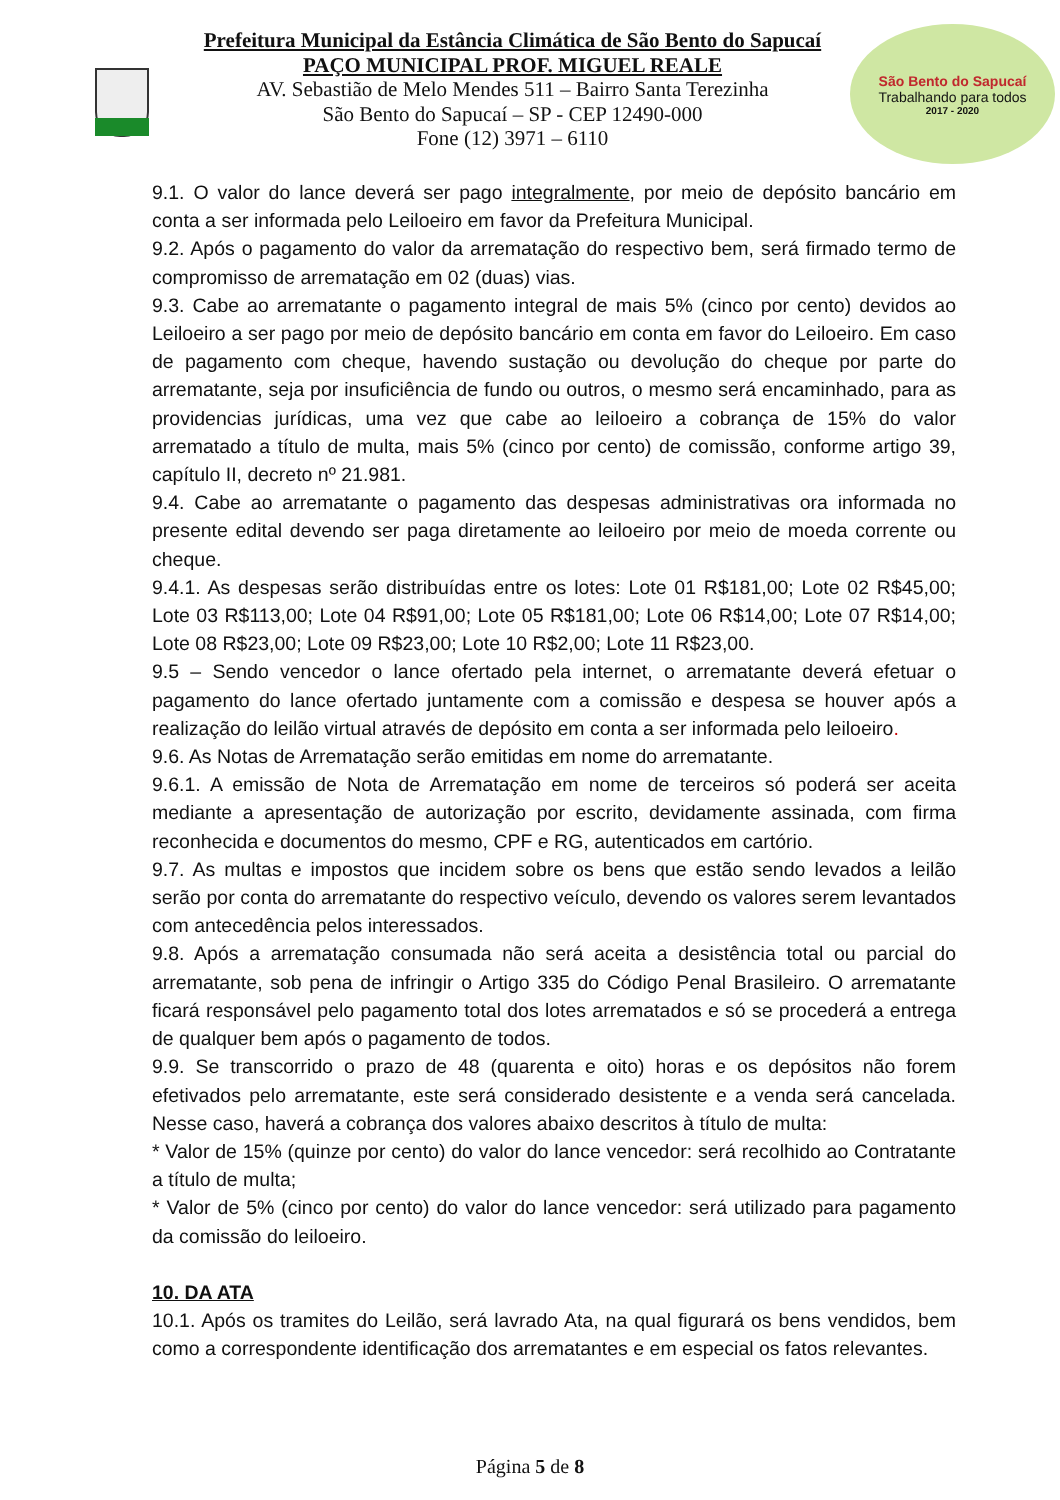Prefeitura Municipal da Estância Climática de São Bento do Sapucaí
PAÇO MUNICIPAL PROF. MIGUEL REALE
AV. Sebastião de Melo Mendes 511 – Bairro Santa Terezinha
São Bento do Sapucaí – SP - CEP 12490-000
Fone (12) 3971 – 6110
São Bento do Sapucaí
Trabalhando para todos
2017 - 2020
9.1. O valor do lance deverá ser pago integralmente, por meio de depósito bancário em conta a ser informada pelo Leiloeiro em favor da Prefeitura Municipal.
9.2. Após o pagamento do valor da arrematação do respectivo bem, será firmado termo de compromisso de arrematação em 02 (duas) vias.
9.3. Cabe ao arrematante o pagamento integral de mais 5% (cinco por cento) devidos ao Leiloeiro a ser pago por meio de depósito bancário em conta em favor do Leiloeiro. Em caso de pagamento com cheque, havendo sustação ou devolução do cheque por parte do arrematante, seja por insuficiência de fundo ou outros, o mesmo será encaminhado, para as providencias jurídicas, uma vez que cabe ao leiloeiro a cobrança de 15% do valor arrematado a título de multa, mais 5% (cinco por cento) de comissão, conforme artigo 39, capítulo II, decreto nº 21.981.
9.4. Cabe ao arrematante o pagamento das despesas administrativas ora informada no presente edital devendo ser paga diretamente ao leiloeiro por meio de moeda corrente ou cheque.
9.4.1. As despesas serão distribuídas entre os lotes: Lote 01 R$181,00; Lote 02 R$45,00; Lote 03 R$113,00; Lote 04 R$91,00; Lote 05 R$181,00; Lote 06 R$14,00; Lote 07 R$14,00; Lote 08 R$23,00; Lote 09 R$23,00; Lote 10 R$2,00; Lote 11 R$23,00.
9.5 – Sendo vencedor o lance ofertado pela internet, o arrematante deverá efetuar o pagamento do lance ofertado juntamente com a comissão e despesa se houver após a realização do leilão virtual através de depósito em conta a ser informada pelo leiloeiro.
9.6. As Notas de Arrematação serão emitidas em nome do arrematante.
9.6.1. A emissão de Nota de Arrematação em nome de terceiros só poderá ser aceita mediante a apresentação de autorização por escrito, devidamente assinada, com firma reconhecida e documentos do mesmo, CPF e RG, autenticados em cartório.
9.7. As multas e impostos que incidem sobre os bens que estão sendo levados a leilão serão por conta do arrematante do respectivo veículo, devendo os valores serem levantados com antecedência pelos interessados.
9.8. Após a arrematação consumada não será aceita a desistência total ou parcial do arrematante, sob pena de infringir o Artigo 335 do Código Penal Brasileiro. O arrematante ficará responsável pelo pagamento total dos lotes arrematados e só se procederá a entrega de qualquer bem após o pagamento de todos.
9.9. Se transcorrido o prazo de 48 (quarenta e oito) horas e os depósitos não forem efetivados pelo arrematante, este será considerado desistente e a venda será cancelada. Nesse caso, haverá a cobrança dos valores abaixo descritos à título de multa:
* Valor de 15% (quinze por cento) do valor do lance vencedor: será recolhido ao Contratante a título de multa;
* Valor de 5% (cinco por cento) do valor do lance vencedor: será utilizado para pagamento da comissão do leiloeiro.
10. DA ATA
10.1. Após os tramites do Leilão, será lavrado Ata, na qual figurará os bens vendidos, bem como a correspondente identificação dos arrematantes e em especial os fatos relevantes.
Página 5 de 8